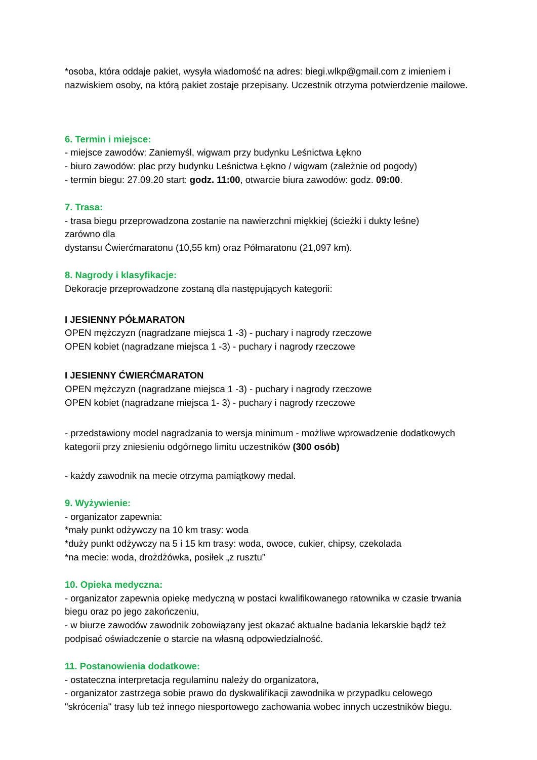*osoba, która oddaje pakiet, wysyła wiadomość na adres: biegi.wlkp@gmail.com z imieniem i nazwiskiem osoby, na którą pakiet zostaje przepisany. Uczestnik otrzyma potwierdzenie mailowe.
6. Termin i miejsce:
- miejsce zawodów: Zaniemyśl, wigwam przy budynku Leśnictwa Łękno
- biuro zawodów: plac przy budynku Leśnictwa Łękno / wigwam (zależnie od pogody)
- termin biegu: 27.09.20 start: godz. 11:00, otwarcie biura zawodów: godz. 09:00.
7. Trasa:
- trasa biegu przeprowadzona zostanie na nawierzchni miękkiej (ścieżki i dukty leśne)
zarówno dla
dystansu Ćwierćmaratonu (10,55 km) oraz Półmaratonu (21,097 km).
8. Nagrody i klasyfikacje:
Dekoracje przeprowadzone zostaną dla następujących kategorii:
I JESIENNY PÓŁMARATON
OPEN mężczyzn (nagradzane miejsca 1 -3) - puchary i nagrody rzeczowe
OPEN kobiet (nagradzane miejsca 1 -3) - puchary i nagrody rzeczowe
I JESIENNY ĆWIERĆMARATON
OPEN mężczyzn (nagradzane miejsca 1 -3) - puchary i nagrody rzeczowe
OPEN kobiet (nagradzane miejsca 1- 3) - puchary i nagrody rzeczowe
- przedstawiony model nagradzania to wersja minimum - możliwe wprowadzenie dodatkowych kategorii przy zniesieniu odgórnego limitu uczestników (300 osób)
- każdy zawodnik na mecie otrzyma pamiątkowy medal.
9. Wyżywienie:
- organizator zapewnia:
*mały punkt odżywczy na 10 km trasy: woda
*duży punkt odżywczy na 5 i 15 km trasy: woda, owoce, cukier, chipsy, czekolada
*na mecie: woda, drożdżówka, posiłek „z rusztu”
10. Opieka medyczna:
- organizator zapewnia opiekę medyczną w postaci kwalifikowanego ratownika w czasie trwania biegu oraz po jego zakończeniu,
- w biurze zawodów zawodnik zobowiązany jest okazać aktualne badania lekarskie bądź też podpisać oświadczenie o starcie na własną odpowiedzialność.
11. Postanowienia dodatkowe:
- ostateczna interpretacja regulaminu należy do organizatora,
- organizator zastrzega sobie prawo do dyskwalifikacji zawodnika w przypadku celowego "skrócenia" trasy lub też innego niesportowego zachowania wobec innych uczestników biegu.